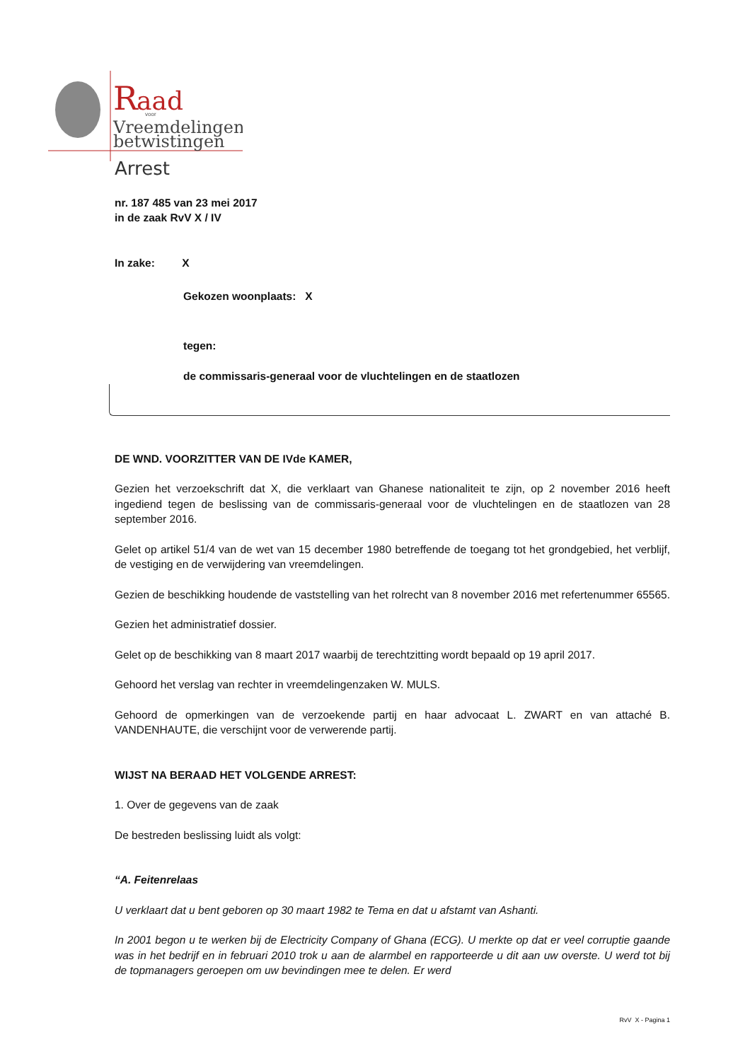R
aad
voor
Vreemdelingen-
betwistingen
Arrest
nr. 187 485 van 23 mei 2017
in de zaak RvV X / IV
In zake: X
Gekozen woonplaats: X
tegen:
de commissaris-generaal voor de vluchtelingen en de staatlozen
DE WND. VOORZITTER VAN DE IVde KAMER,
Gezien het verzoekschrift dat X, die verklaart van Ghanese nationaliteit te zijn, op 2 november 2016 heeft ingediend tegen de beslissing van de commissaris-generaal voor de vluchtelingen en de staatlozen van 28 september 2016.
Gelet op artikel 51/4 van de wet van 15 december 1980 betreffende de toegang tot het grondgebied, het verblijf, de vestiging en de verwijdering van vreemdelingen.
Gezien de beschikking houdende de vaststelling van het rolrecht van 8 november 2016 met refertenummer 65565.
Gezien het administratief dossier.
Gelet op de beschikking van 8 maart 2017 waarbij de terechtzitting wordt bepaald op 19 april 2017.
Gehoord het verslag van rechter in vreemdelingenzaken W. MULS.
Gehoord de opmerkingen van de verzoekende partij en haar advocaat L. ZWART en van attaché B. VANDENHAUTE, die verschijnt voor de verwerende partij.
WIJST NA BERAAD HET VOLGENDE ARREST:
1. Over de gegevens van de zaak
De bestreden beslissing luidt als volgt:
“A. Feitenrelaas
U verklaart dat u bent geboren op 30 maart 1982 te Tema en dat u afstamt van Ashanti.
In 2001 begon u te werken bij de Electricity Company of Ghana (ECG). U merkte op dat er veel corruptie gaande was in het bedrijf en in februari 2010 trok u aan de alarmbel en rapporteerde u dit aan uw overste. U werd tot bij de topmanagers geroepen om uw bevindingen mee te delen. Er werd
RvV X - Pagina 1